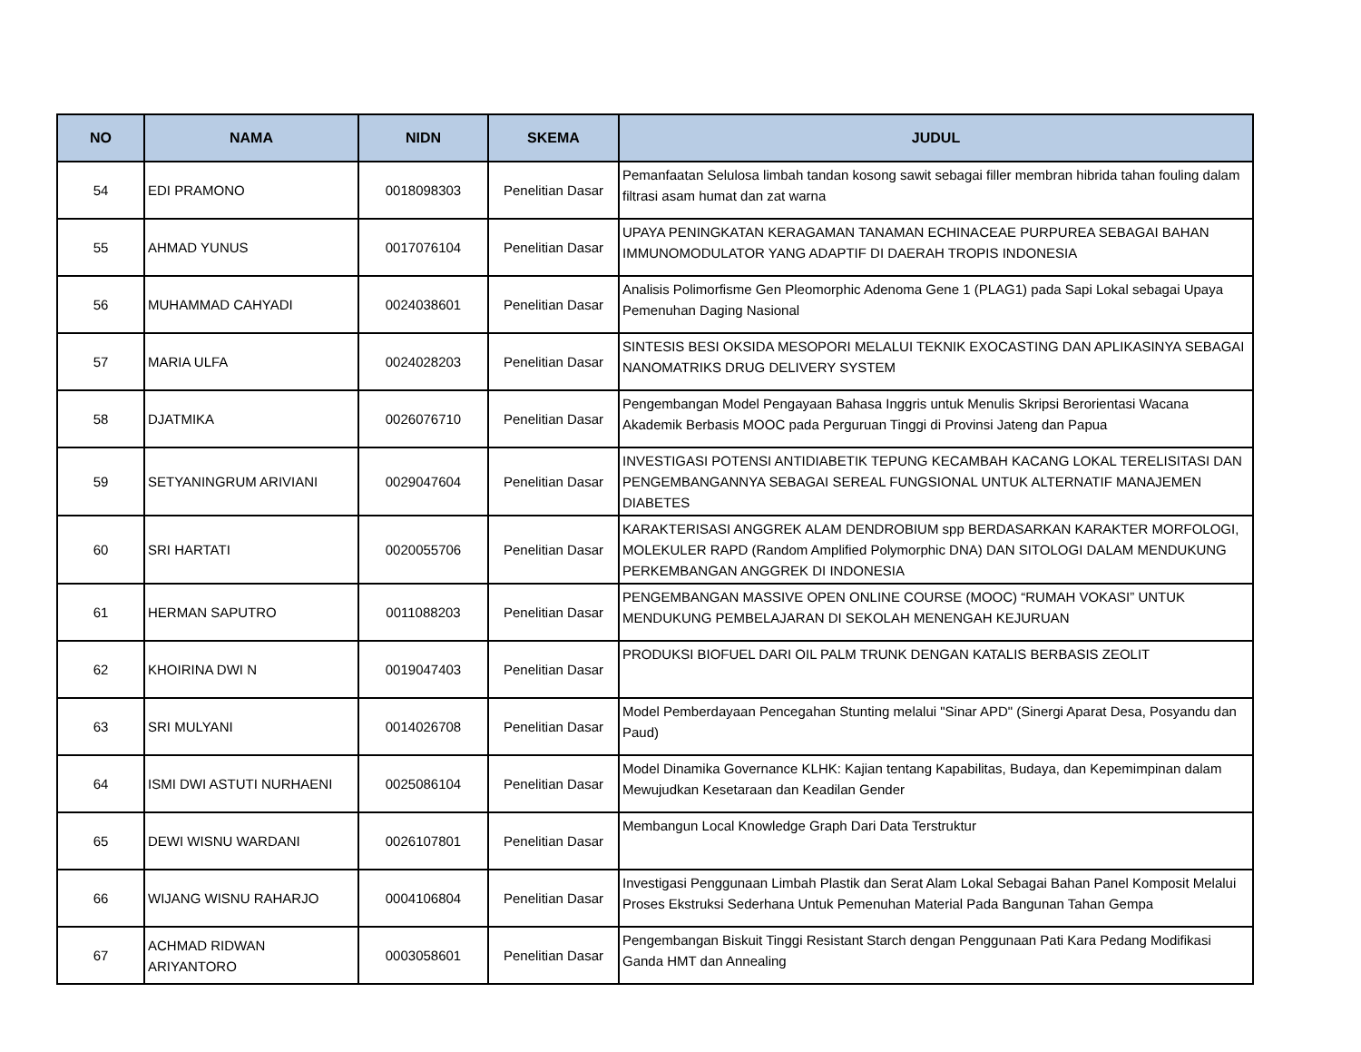| NO | NAMA | NIDN | SKEMA | JUDUL |
| --- | --- | --- | --- | --- |
| 54 | EDI PRAMONO | 0018098303 | Penelitian Dasar | Pemanfaatan Selulosa limbah tandan kosong sawit sebagai filler membran hibrida tahan fouling dalam filtrasi asam humat dan zat warna |
| 55 | AHMAD YUNUS | 0017076104 | Penelitian Dasar | UPAYA PENINGKATAN KERAGAMAN TANAMAN ECHINACEAE PURPUREA SEBAGAI BAHAN IMMUNOMODULATOR YANG ADAPTIF DI DAERAH TROPIS INDONESIA |
| 56 | MUHAMMAD CAHYADI | 0024038601 | Penelitian Dasar | Analisis Polimorfisme Gen Pleomorphic Adenoma Gene 1 (PLAG1) pada Sapi Lokal sebagai Upaya Pemenuhan Daging Nasional |
| 57 | MARIA ULFA | 0024028203 | Penelitian Dasar | SINTESIS BESI OKSIDA MESOPORI MELALUI TEKNIK EXOCASTING DAN APLIKASINYA SEBAGAI NANOMATRIKS DRUG DELIVERY SYSTEM |
| 58 | DJATMIKA | 0026076710 | Penelitian Dasar | Pengembangan Model Pengayaan Bahasa Inggris untuk Menulis Skripsi Berorientasi Wacana Akademik Berbasis MOOC pada Perguruan Tinggi di Provinsi Jateng dan Papua |
| 59 | SETYANINGRUM ARIVIANI | 0029047604 | Penelitian Dasar | INVESTIGASI POTENSI ANTIDIABETIK TEPUNG KECAMBAH KACANG LOKAL TERELISITASI DAN PENGEMBANGANNYA SEBAGAI SEREAL FUNGSIONAL UNTUK ALTERNATIF MANAJEMEN DIABETES |
| 60 | SRI HARTATI | 0020055706 | Penelitian Dasar | KARAKTERISASI ANGGREK ALAM DENDROBIUM spp BERDASARKAN KARAKTER MORFOLOGI, MOLEKULER RAPD (Random Amplified Polymorphic DNA) DAN SITOLOGI DALAM MENDUKUNG PERKEMBANGAN ANGGREK DI INDONESIA |
| 61 | HERMAN SAPUTRO | 0011088203 | Penelitian Dasar | PENGEMBANGAN MASSIVE OPEN ONLINE COURSE (MOOC) “RUMAH VOKASI” UNTUK MENDUKUNG PEMBELAJARAN DI SEKOLAH MENENGAH KEJURUAN |
| 62 | KHOIRINA DWI N | 0019047403 | Penelitian Dasar | PRODUKSI BIOFUEL DARI OIL PALM TRUNK DENGAN KATALIS BERBASIS ZEOLIT |
| 63 | SRI MULYANI | 0014026708 | Penelitian Dasar | Model Pemberdayaan Pencegahan Stunting melalui "Sinar APD" (Sinergi Aparat Desa, Posyandu dan Paud) |
| 64 | ISMI DWI ASTUTI NURHAENI | 0025086104 | Penelitian Dasar | Model Dinamika Governance KLHK: Kajian tentang Kapabilitas, Budaya, dan Kepemimpinan dalam Mewujudkan Kesetaraan dan Keadilan Gender |
| 65 | DEWI WISNU WARDANI | 0026107801 | Penelitian Dasar | Membangun Local Knowledge Graph Dari Data Terstruktur |
| 66 | WIJANG WISNU RAHARJO | 0004106804 | Penelitian Dasar | Investigasi Penggunaan Limbah Plastik dan Serat Alam Lokal Sebagai Bahan Panel Komposit Melalui Proses Ekstruksi Sederhana Untuk Pemenuhan Material Pada Bangunan Tahan Gempa |
| 67 | ACHMAD RIDWAN ARIYANTORO | 0003058601 | Penelitian Dasar | Pengembangan Biskuit Tinggi Resistant Starch dengan Penggunaan Pati Kara Pedang Modifikasi Ganda HMT dan Annealing |